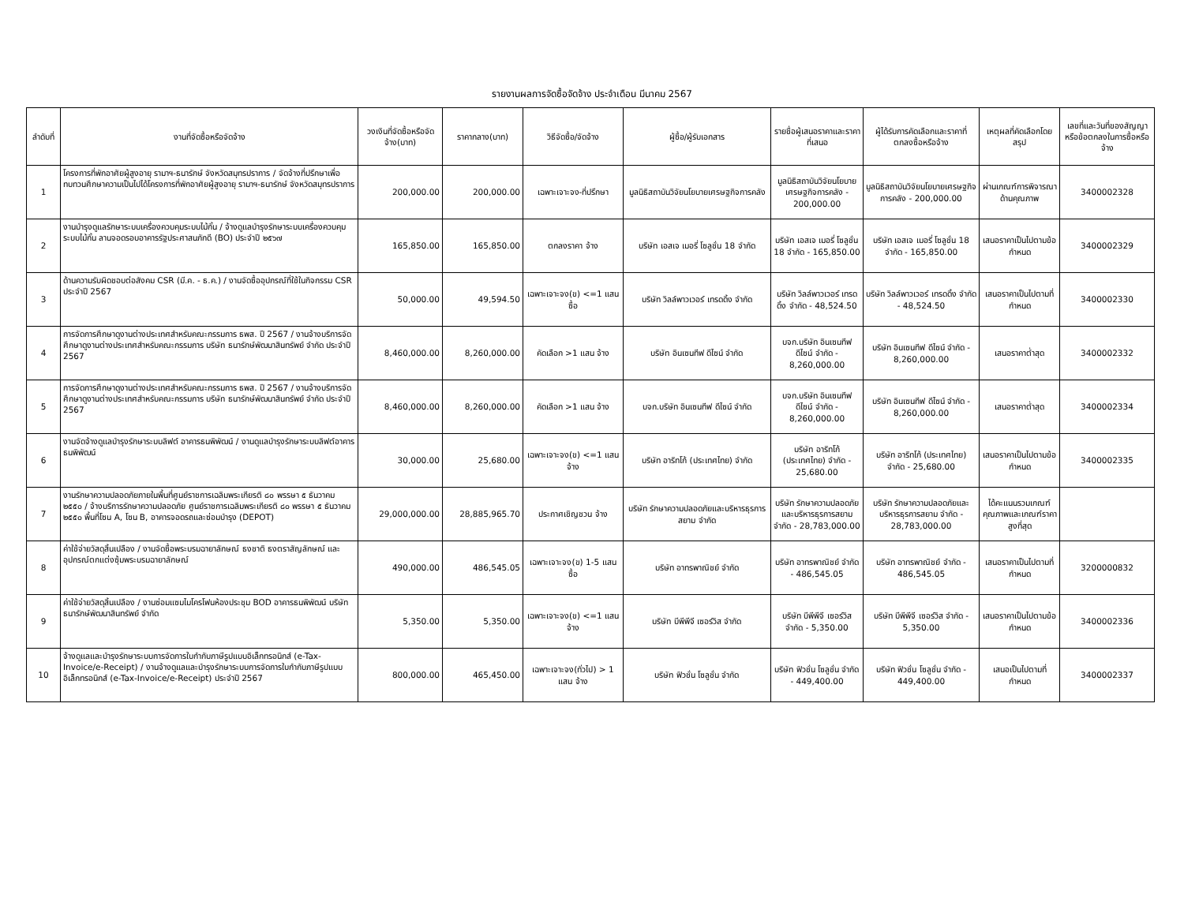รายงานผลการจัดซื้อจัดจ้าง ประจำเดือน มีนาคม 2567
| ลำดับที่ | งานที่จัดซื้อหรือจัดจ้าง | วงเงินที่จัดซื้อหรือจัดจ้าง(บาท) | ราคากลาง(บาท) | วิธีจัดซื้อ/จัดจ้าง | ผู้ซื้อ/ผู้รับเอกสาร | รายชื่อผู้เสนอราคาและราคาที่เสนอ | ผู้ได้รับการคัดเลือกและราคาที่ตกลงซื้อหรือจ้าง | เหตุผลที่คัดเลือกโดยสรุป | เลขที่และวันที่ของสัญญาหรือข้อตกลงในการซื้อหรือจ้าง |
| --- | --- | --- | --- | --- | --- | --- | --- | --- | --- |
| 1 | โครงการที่พักอาศัยผู้สูงอายุ รามาฯ-ธนารักษ์ จังหวัดสมุทรปราการ / จัดจ้างที่ปรึกษาเพื่อทบทวนศึกษาความเป็นไปได้โครงการที่พักอาศัยผู้สูงอายุ รามาฯ-ธนารักษ์ จังหวัดสมุทรปราการ | 200,000.00 | 200,000.00 | เฉพาะเจาะจง-ที่ปรึกษา | มูลนิธิสถาบันวิจัยนโยบายเศรษฐกิจการคลัง | มูลนิธิสถาบันวิจัยนโยบายเศรษฐกิจการคลัง - 200,000.00 | มูลนิธิสถาบันวิจัยนโยบายเศรษฐกิจการคลัง - 200,000.00 | ผ่านเกณฑ์การพิจารณาด้านคุณภาพ | 3400002328 |
| 2 | งานบำรุงดูแลรักษาระบบเครื่องควบคุมระบบไม้กั้น / จ้างดูแลบำรุงรักษาระบบเครื่องควบคุมระบบไม้กั้น ลานจอดรอบอาคารรัฐประศาสนภักดี (BO) ประจำปี ๒๕๖๗ | 165,850.00 | 165,850.00 | ตกลงราคา จ้าง | บริษัท เอสเจ เมอรี่ โซลูชั่น 18 จำกัด | บริษัท เอสเจ เมอรี่ โซลูชั่น 18 จำกัด - 165,850.00 | บริษัท เอสเจ เมอรี่ โซลูชั่น 18 จำกัด - 165,850.00 | เสนอราคาเป็นไปตามข้อกำหนด | 3400002329 |
| 3 | ด้านความรับผิดชอบต่อสังคม CSR (มี.ค. - ธ.ค.) / งานจัดซื้ออุปกรณ์ที่ใช้ในกิจกรรม CSR ประจำปี 2567 | 50,000.00 | 49,594.50 | เฉพาะเจาะจง(ข) <=1 แสน ซื้อ | บริษัท วิลล์พาวเวอร์ เทรดดิ้ง จำกัด | บริษัท วิลล์พาวเวอร์ เทรดดิ้ง จำกัด - 48,524.50 | บริษัท วิลล์พาวเวอร์ เทรดดิ้ง จำกัด - 48,524.50 | เสนอราคาเป็นไปตามที่กำหนด | 3400002330 |
| 4 | การจัดการศึกษาดูงานต่างประเทศสำหรับคณะกรรมการ ธพส. ปี 2567 / งานจ้างบริการจัดศึกษาดูงานต่างประเทศสำหรับคณะกรรมการ บริษัท ธนารักษ์พัฒนาสินทรัพย์ จำกัด ประจำปี 2567 | 8,460,000.00 | 8,260,000.00 | คัดเลือก >1 แสน จ้าง | บริษัท อินเซนทีฟ ดีไซน์ จำกัด | บจก.บริษัท อินเซนทีฟ ดีไซน์ จำกัด - 8,260,000.00 | บริษัท อินเซนทีฟ ดีไซน์ จำกัด - 8,260,000.00 | เสนอราคาต่ำสุด | 3400002332 |
| 5 | การจัดการศึกษาดูงานต่างประเทศสำหรับคณะกรรมการ ธพส. ปี 2567 / งานจ้างบริการจัดศึกษาดูงานต่างประเทศสำหรับคณะกรรมการ บริษัท ธนารักษ์พัฒนาสินทรัพย์ จำกัด ประจำปี 2567 | 8,460,000.00 | 8,260,000.00 | คัดเลือก >1 แสน จ้าง | บจก.บริษัท อินเซนทีฟ ดีไซน์ จำกัด | บจก.บริษัท อินเซนทีฟ ดีไซน์ จำกัด - 8,260,000.00 | บริษัท อินเซนทีฟ ดีไซน์ จำกัด - 8,260,000.00 | เสนอราคาต่ำสุด | 3400002334 |
| 6 | งานจัดจ้างดูแลบำรุงรักษาระบบลิฟต์ อาคารธนพิพัฒน์ / งานดูแลบำรุงรักษาระบบลิฟต์อาคารธนพิพัฒน์ | 30,000.00 | 25,680.00 | เฉพาะเจาะจง(ข) <=1 แสน จ้าง | บริษัท อาริทโก้ (ประเทศไทย) จำกัด | บริษัท อาริทโก้ (ประเทศไทย) จำกัด - 25,680.00 | บริษัท อาริทโก้ (ประเทศไทย) จำกัด - 25,680.00 | เสนอราคาเป็นไปตามข้อกำหนด | 3400002335 |
| 7 | งานรักษาความปลอดภัยภายในพื้นที่ศูนย์ราชการเฉลิมพระเกียรติ ๘๐ พรรษา ๕ ธันวาคม ๒๕๕๐ / จ้างบริการรักษาความปลอดภัย ศูนย์ราชการเฉลิมพระเกียรติ ๘๐ พรรษา ๕ ธันวาคม ๒๕๕๐ พื้นที่โซน A, โซน B, อาคารจอดรถและซ่อมบำรุง (DEPOT) | 29,000,000.00 | 28,885,965.70 | ประกาศเชิญชวน จ้าง | บริษัท รักษาความปลอดภัยและบริหารธุรการสยาม จำกัด | บริษัท รักษาความปลอดภัยและบริหารธุรการสยาม จำกัด - 28,783,000.00 | บริษัท รักษาความปลอดภัยและบริหารธุรการสยาม จำกัด - 28,783,000.00 | ได้คะแนนรวมเกณฑ์คุณภาพและเกณฑ์ราคาสูงที่สุด | |
| 8 | ค่าใช้จ่ายวัสดุสิ้นเปลือง / งานจัดซื้อพระบรมฉายาลักษณ์ ธงชาติ ธงตราสัญลักษณ์ และอุปกรณ์ตกแต่งซุ้มพระบรมฉายาลักษณ์ | 490,000.00 | 486,545.05 | เฉพาะเจาะจง(ข) 1-5 แสน ซื้อ | บริษัท อาทรพาณิชย์ จำกัด | บริษัท อาทรพาณิชย์ จำกัด - 486,545.05 | บริษัท อาทรพาณิชย์ จำกัด - 486,545.05 | เสนอราคาเป็นไปตามที่กำหนด | 3200000832 |
| 9 | ค่าใช้จ่ายวัสดุสิ้นเปลือง / งานซ่อมแซมไมโครโฟนห้องประชุม BOD อาคารธนพิพัฒน์ บริษัท ธนารักษ์พัฒนาสินทรัพย์ จำกัด | 5,350.00 | 5,350.00 | เฉพาะเจาะจง(ข) <=1 แสน จ้าง | บริษัท บีพีพีจี เซอร์วิส จำกัด | บริษัท บีพีพีจี เซอร์วิส จำกัด - 5,350.00 | บริษัท บีพีพีจี เซอร์วิส จำกัด - 5,350.00 | เสนอราคาเป็นไปตามข้อกำหนด | 3400002336 |
| 10 | จ้างดูแลและบำรุงรักษาระบบการจัดการใบกำกับภาษีรูปแบบอิเล็กทรอนิกส์ (e-Tax-Invoice/e-Receipt) / งานจ้างดูแลและบำรุงรักษาระบบการจัดการใบกำกับภาษีรูปแบบอิเล็กทรอนิกส์ (e-Tax-Invoice/e-Receipt) ประจำปี 2567 | 800,000.00 | 465,450.00 | เฉพาะเจาะจง(ทั่วไป) > 1 แสน จ้าง | บริษัท ฟิวชั่น โซลูชั่น จำกัด | บริษัท ฟิวชั่น โซลูชั่น จำกัด - 449,400.00 | บริษัท ฟิวชั่น โซลูชั่น จำกัด - 449,400.00 | เสนอเป็นไปตามที่กำหนด | 3400002337 |